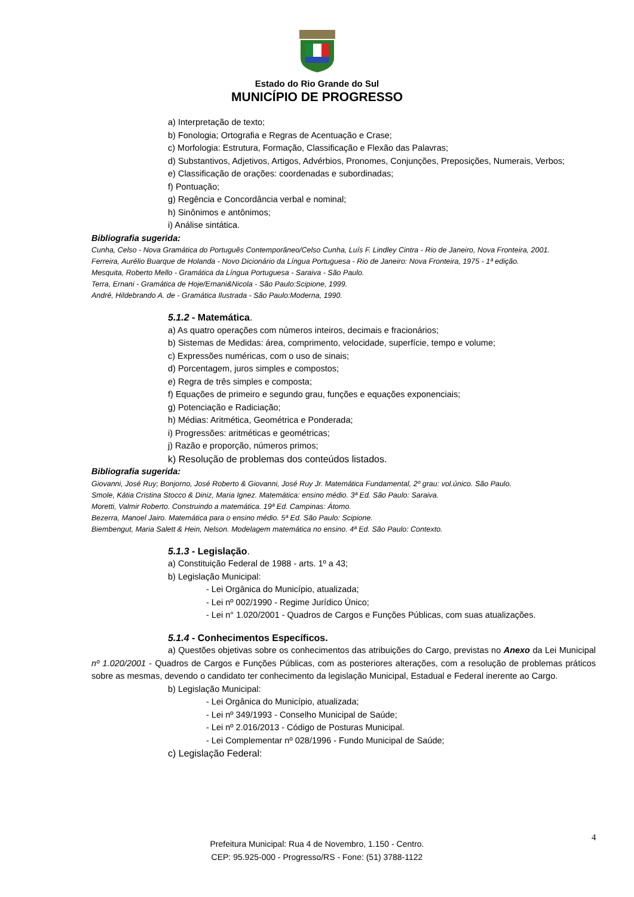Estado do Rio Grande do Sul
MUNICÍPIO DE PROGRESSO
a) Interpretação de texto;
b) Fonologia; Ortografia e Regras de Acentuação e Crase;
c) Morfologia: Estrutura, Formação, Classificação e Flexão das Palavras;
d) Substantivos, Adjetivos, Artigos, Advérbios, Pronomes, Conjunções, Preposições, Numerais, Verbos;
e) Classificação de orações: coordenadas e subordinadas;
f) Pontuação;
g) Regência e Concordância verbal e nominal;
h) Sinônimos e antônimos;
i) Análise sintática.
Bibliografia sugerida:
Cunha, Celso - Nova Gramática do Português Contemporâneo/Celso Cunha, Luís F. Lindley Cintra - Rio de Janeiro, Nova Fronteira, 2001.
Ferreira, Aurélio Buarque de Holanda - Novo Dicionário da Língua Portuguesa - Rio de Janeiro: Nova Fronteira, 1975 - 1ª edição.
Mesquita, Roberto Mello - Gramática da Língua Portuguesa - Saraiva - São Paulo.
Terra, Ernani - Gramática de Hoje/Ernani&Nicola - São Paulo:Scipione, 1999.
André, Hildebrando A. de - Gramática Ilustrada - São Paulo:Moderna, 1990.
5.1.2 - Matemática.
a) As quatro operações com números inteiros, decimais e fracionários;
b) Sistemas de Medidas: área, comprimento, velocidade, superfície, tempo e volume;
c) Expressões numéricas, com o uso de sinais;
d) Porcentagem, juros simples e compostos;
e) Regra de três simples e composta;
f) Equações de primeiro e segundo grau, funções e equações exponenciais;
g) Potenciação e Radiciação;
h) Médias: Aritmética, Geométrica e Ponderada;
i) Progressões: aritméticas e geométricas;
j) Razão e proporção, números primos;
k) Resolução de problemas dos conteúdos listados.
Bibliografia sugerida:
Giovanni, José Ruy; Bonjorno, José Roberto & Giovanni, José Ruy Jr. Matemática Fundamental, 2º grau: vol.único. São Paulo.
Smole, Kátia Cristina Stocco & Diniz, Maria Ignez. Matemática: ensino médio. 3ª Ed. São Paulo: Saraiva.
Moretti, Valmir Roberto. Construindo a matemática. 19ª Ed. Campinas: Átomo.
Bezerra, Manoel Jairo. Matemática para o ensino médio. 5ª Ed. São Paulo: Scipione.
Biembengut, Maria Salett & Hein, Nelson. Modelagem matemática no ensino. 4ª Ed. São Paulo: Contexto.
5.1.3 - Legislação.
a) Constituição Federal de 1988 - arts. 1º a 43;
b) Legislação Municipal:
- Lei Orgânica do Município, atualizada;
- Lei nº 002/1990 - Regime Jurídico Único;
- Lei n° 1.020/2001 - Quadros de Cargos e Funções Públicas, com suas atualizações.
5.1.4 - Conhecimentos Específicos.
a) Questões objetivas sobre os conhecimentos das atribuições do Cargo, previstas no Anexo da Lei Municipal nº 1.020/2001 - Quadros de Cargos e Funções Públicas, com as posteriores alterações, com a resolução de problemas práticos sobre as mesmas, devendo o candidato ter conhecimento da legislação Municipal, Estadual e Federal inerente ao Cargo.
b) Legislação Municipal:
- Lei Orgânica do Município, atualizada;
- Lei nº 349/1993 - Conselho Municipal de Saúde;
- Lei nº 2.016/2013 - Código de Posturas Municipal.
- Lei Complementar nº 028/1996 - Fundo Municipal de Saúde;
c) Legislação Federal:
4
Prefeitura Municipal: Rua 4 de Novembro, 1.150 - Centro.
CEP: 95.925-000 - Progresso/RS - Fone: (51) 3788-1122